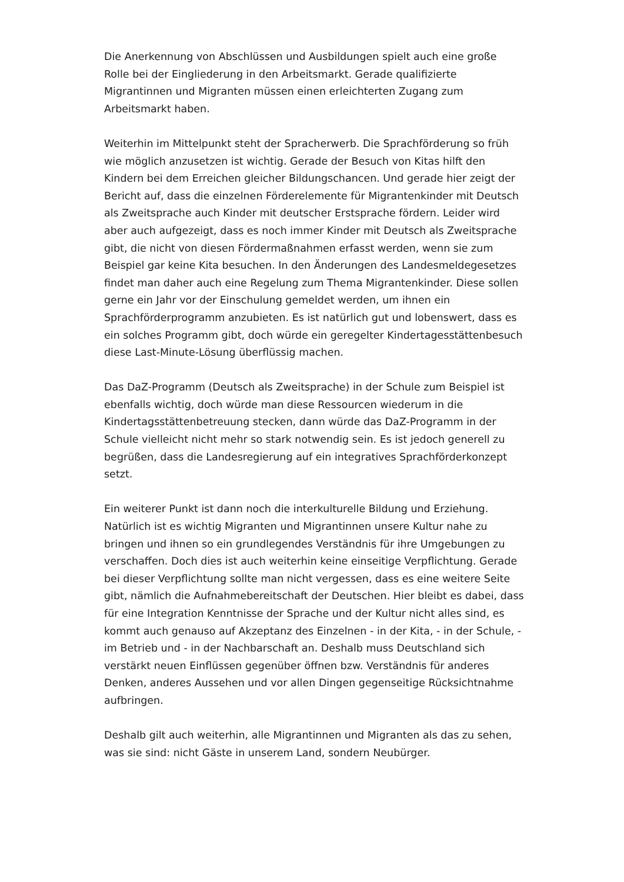Die Anerkennung von Abschlüssen und Ausbildungen spielt auch eine große Rolle bei der Eingliederung in den Arbeitsmarkt. Gerade qualifizierte Migrantinnen und Migranten müssen einen erleichterten Zugang zum Arbeitsmarkt haben.
Weiterhin im Mittelpunkt steht der Spracherwerb. Die Sprachförderung so früh wie möglich anzusetzen ist wichtig. Gerade der Besuch von Kitas hilft den Kindern bei dem Erreichen gleicher Bildungschancen. Und gerade hier zeigt der Bericht auf, dass die einzelnen Förderelemente für Migrantenkinder mit Deutsch als Zweitsprache auch Kinder mit deutscher Erstsprache fördern. Leider wird aber auch aufgezeigt, dass es noch immer Kinder mit Deutsch als Zweitsprache gibt, die nicht von diesen Fördermaßnahmen erfasst werden, wenn sie zum Beispiel gar keine Kita besuchen. In den Änderungen des Landesmeldegesetzes findet man daher auch eine Regelung zum Thema Migrantenkinder. Diese sollen gerne ein Jahr vor der Einschulung gemeldet werden, um ihnen ein Sprachförderprogramm anzubieten. Es ist natürlich gut und lobenswert, dass es ein solches Programm gibt, doch würde ein geregelter Kindertagesstättenbesuch diese Last-Minute-Lösung überflüssig machen.
Das DaZ-Programm (Deutsch als Zweitsprache) in der Schule zum Beispiel ist ebenfalls wichtig, doch würde man diese Ressourcen wiederum in die Kindertagsstättenbetreuung stecken, dann würde das DaZ-Programm in der Schule vielleicht nicht mehr so stark notwendig sein. Es ist jedoch generell zu begrüßen, dass die Landesregierung auf ein integratives Sprachförderkonzept setzt.
Ein weiterer Punkt ist dann noch die interkulturelle Bildung und Erziehung. Natürlich ist es wichtig Migranten und Migrantinnen unsere Kultur nahe zu bringen und ihnen so ein grundlegendes Verständnis für ihre Umgebungen zu verschaffen. Doch dies ist auch weiterhin keine einseitige Verpflichtung. Gerade bei dieser Verpflichtung sollte man nicht vergessen, dass es eine weitere Seite gibt, nämlich die Aufnahmebereitschaft der Deutschen. Hier bleibt es dabei, dass für eine Integration Kenntnisse der Sprache und der Kultur nicht alles sind, es kommt auch genauso auf Akzeptanz des Einzelnen - in der Kita, - in der Schule, - im Betrieb und - in der Nachbarschaft an. Deshalb muss Deutschland sich verstärkt neuen Einflüssen gegenüber öffnen bzw. Verständnis für anderes Denken, anderes Aussehen und vor allen Dingen gegenseitige Rücksichtnahme aufbringen.
Deshalb gilt auch weiterhin, alle Migrantinnen und Migranten als das zu sehen, was sie sind: nicht Gäste in unserem Land, sondern Neubürger.